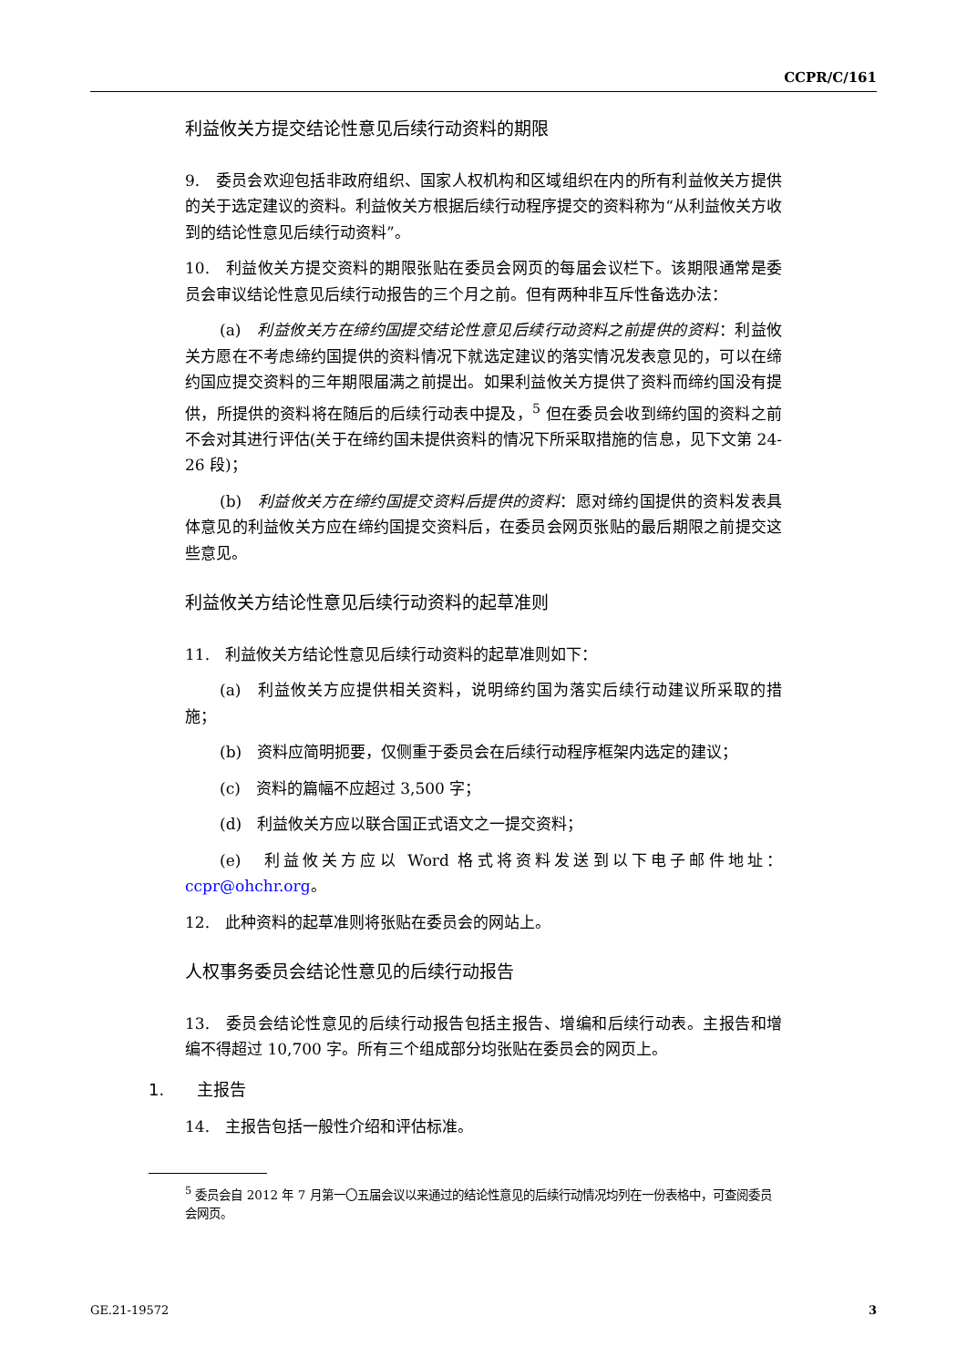CCPR/C/161
利益攸关方提交结论性意见后续行动资料的期限
9.　委员会欢迎包括非政府组织、国家人权机构和区域组织在内的所有利益攸关方提供的关于选定建议的资料。利益攸关方根据后续行动程序提交的资料称为“从利益攸关方收到的结论性意见后续行动资料”。
10.　利益攸关方提交资料的期限张贴在委员会网页的每届会议栏下。该期限通常是委员会审议结论性意见后续行动报告的三个月之前。但有两种非互斥性备选办法：
(a)　利益攸关方在缔约国提交结论性意见后续行动资料之前提供的资料：利益攸关方愿在不考虑缔约国提供的资料情况下就选定建议的落实情况发表意见的，可以在缔约国应提交资料的三年期限届满之前提出。如果利益攸关方提供了资料而缔约国没有提供，所提供的资料将在随后的后续行动表中提及，<sup>5</sup> 但在委员会收到缔约国的资料之前不会对其进行评估(关于在缔约国未提供资料的情况下所采取措施的信息，见下文第 24-26 段)；
(b)　利益攸关方在缔约国提交资料后提供的资料：愿对缔约国提供的资料发表具体意见的利益攸关方应在缔约国提交资料后，在委员会网页张贴的最后期限之前提交这些意见。
利益攸关方结论性意见后续行动资料的起草准则
11.　利益攸关方结论性意见后续行动资料的起草准则如下：
(a)　利益攸关方应提供相关资料，说明缔约国为落实后续行动建议所采取的措施；
(b)　资料应简明扼要，仅侧重于委员会在后续行动程序框架内选定的建议；
(c)　资料的篇幅不应超过 3,500 字；
(d)　利益攸关方应以联合国正式语文之一提交资料；
(e)　利益攸关方应以 Word 格式将资料发送到以下电子邮件地址：ccpr@ohchr.org。
12.　此种资料的起草准则将张贴在委员会的网站上。
人权事务委员会结论性意见的后续行动报告
13.　委员会结论性意见的后续行动报告包括主报告、增编和后续行动表。主报告和增编不得超过 10,700 字。所有三个组成部分均张贴在委员会的网页上。
1.　　主报告
14.　主报告包括一般性介绍和评估标准。
<sup>5</sup> 委员会自 2012 年 7 月第一〇五届会议以来通过的结论性意见的后续行动情况均列在一份表格中，可查阅委员会网页。
GE.21-19572 3